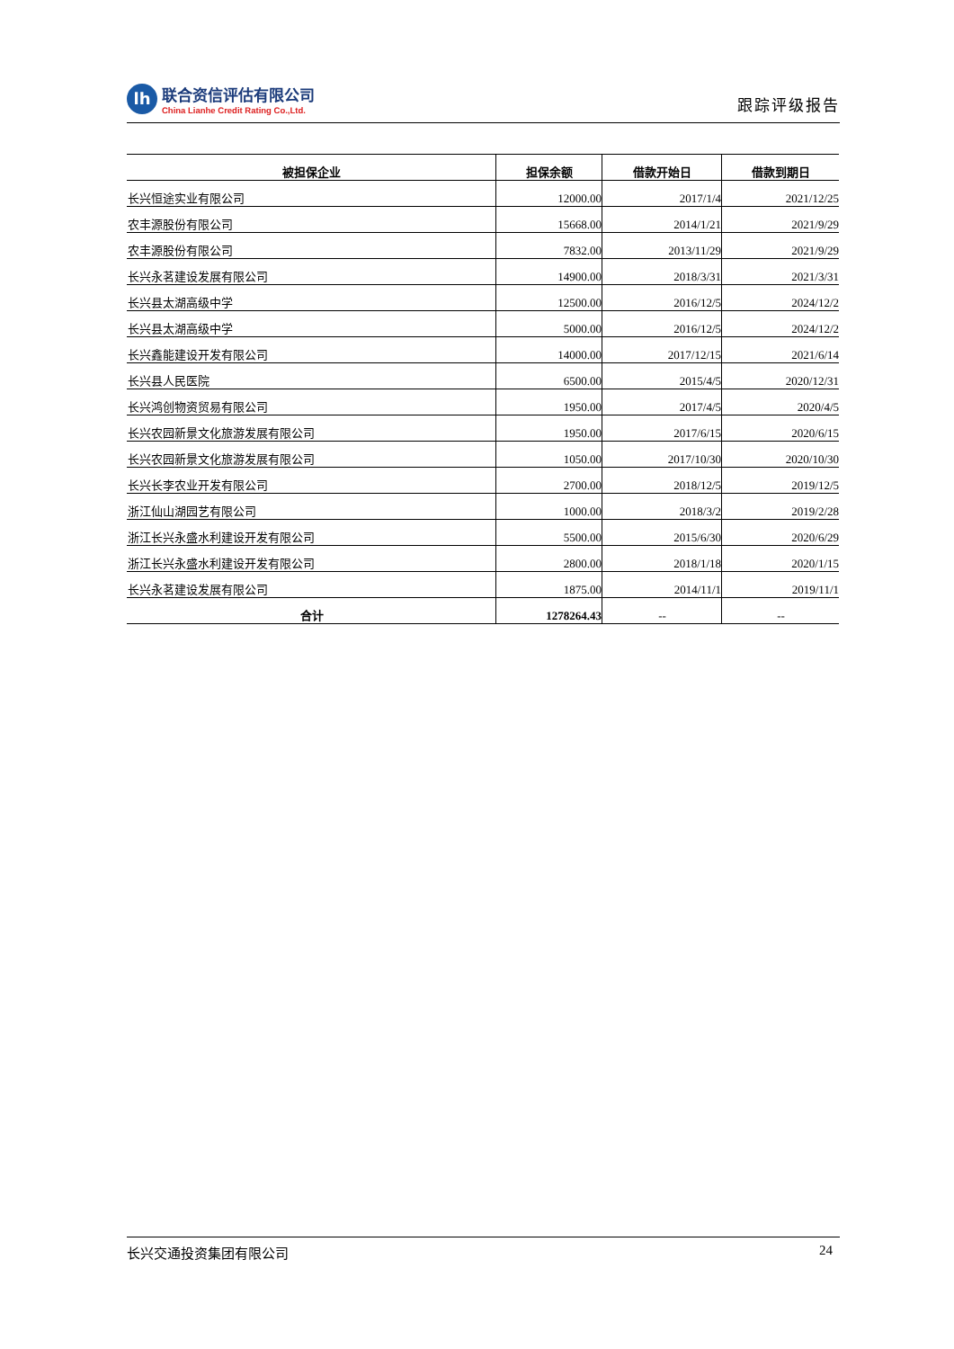lh
联合资信评估有限公司
China Lianhe Credit Rating Co.,Ltd.
跟踪评级报告
| 被担保企业 | 担保余额 | 借款开始日 | 借款到期日 |
| --- | --- | --- | --- |
| 长兴恒途实业有限公司 | 12000.00 | 2017/1/4 | 2021/12/25 |
| 农丰源股份有限公司 | 15668.00 | 2014/1/21 | 2021/9/29 |
| 农丰源股份有限公司 | 7832.00 | 2013/11/29 | 2021/9/29 |
| 长兴永茗建设发展有限公司 | 14900.00 | 2018/3/31 | 2021/3/31 |
| 长兴县太湖高级中学 | 12500.00 | 2016/12/5 | 2024/12/2 |
| 长兴县太湖高级中学 | 5000.00 | 2016/12/5 | 2024/12/2 |
| 长兴鑫能建设开发有限公司 | 14000.00 | 2017/12/15 | 2021/6/14 |
| 长兴县人民医院 | 6500.00 | 2015/4/5 | 2020/12/31 |
| 长兴鸿创物资贸易有限公司 | 1950.00 | 2017/4/5 | 2020/4/5 |
| 长兴农园新景文化旅游发展有限公司 | 1950.00 | 2017/6/15 | 2020/6/15 |
| 长兴农园新景文化旅游发展有限公司 | 1050.00 | 2017/10/30 | 2020/10/30 |
| 长兴长李农业开发有限公司 | 2700.00 | 2018/12/5 | 2019/12/5 |
| 浙江仙山湖园艺有限公司 | 1000.00 | 2018/3/2 | 2019/2/28 |
| 浙江长兴永盛水利建设开发有限公司 | 5500.00 | 2015/6/30 | 2020/6/29 |
| 浙江长兴永盛水利建设开发有限公司 | 2800.00 | 2018/1/18 | 2020/1/15 |
| 长兴永茗建设发展有限公司 | 1875.00 | 2014/11/1 | 2019/11/1 |
| 合计 | 1278264.43 | -- | -- |
长兴交通投资集团有限公司 24